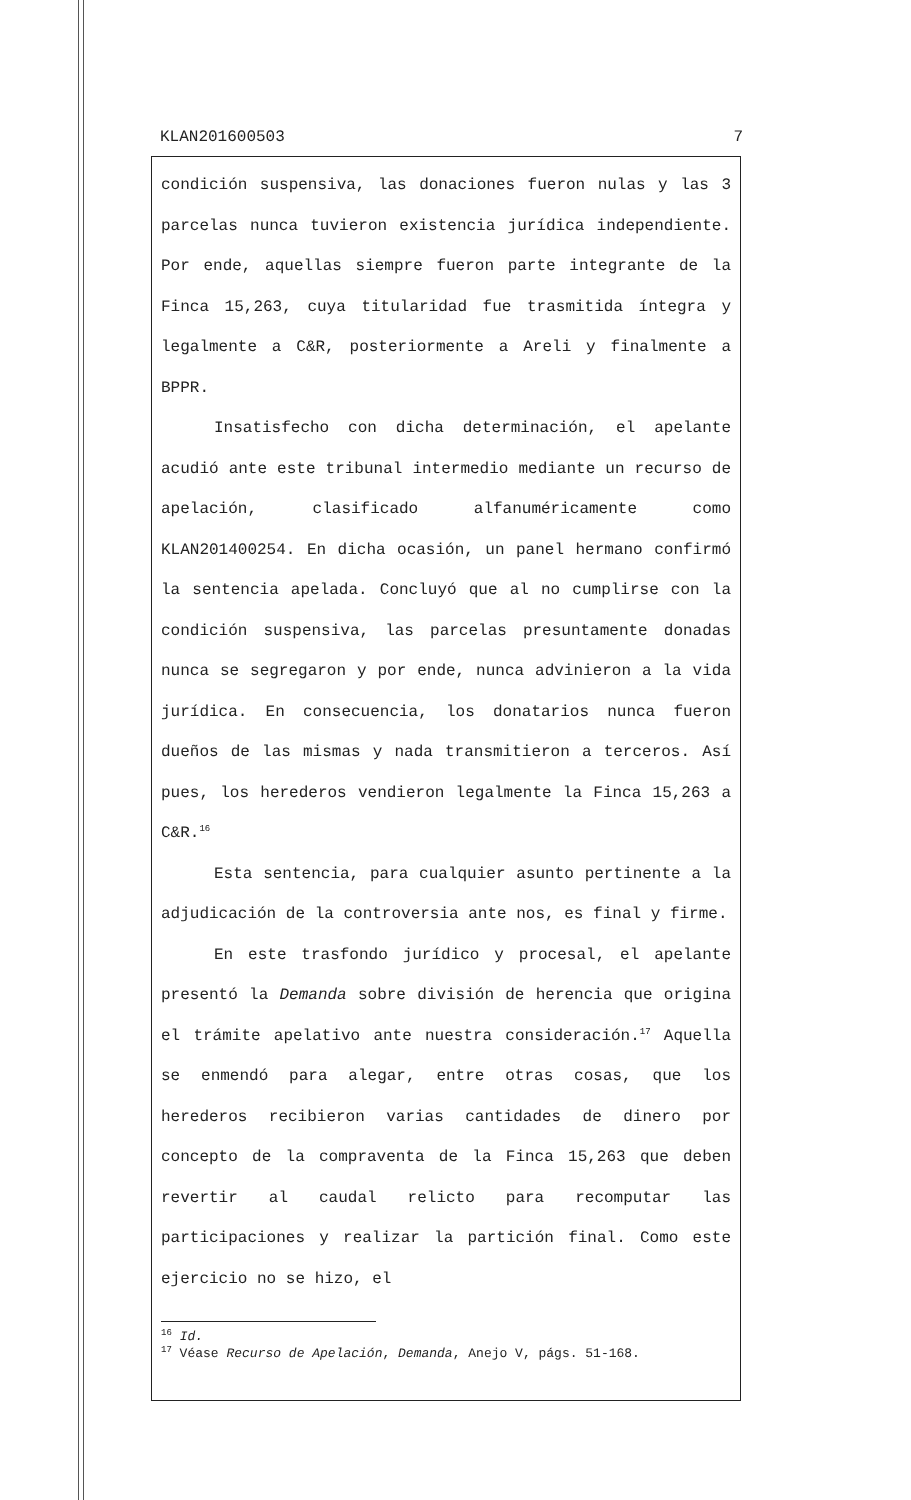KLAN201600503 7
condición suspensiva, las donaciones fueron nulas y las 3 parcelas nunca tuvieron existencia jurídica independiente. Por ende, aquellas siempre fueron parte integrante de la Finca 15,263, cuya titularidad fue trasmitida íntegra y legalmente a C&R, posteriormente a Areli y finalmente a BPPR.
Insatisfecho con dicha determinación, el apelante acudió ante este tribunal intermedio mediante un recurso de apelación, clasificado alfanuméricamente como KLAN201400254. En dicha ocasión, un panel hermano confirmó la sentencia apelada. Concluyó que al no cumplirse con la condición suspensiva, las parcelas presuntamente donadas nunca se segregaron y por ende, nunca advinieron a la vida jurídica. En consecuencia, los donatarios nunca fueron dueños de las mismas y nada transmitieron a terceros. Así pues, los herederos vendieron legalmente la Finca 15,263 a C&R.<sup>16</sup>
Esta sentencia, para cualquier asunto pertinente a la adjudicación de la controversia ante nos, es final y firme.
En este trasfondo jurídico y procesal, el apelante presentó la Demanda sobre división de herencia que origina el trámite apelativo ante nuestra consideración.<sup>17</sup> Aquella se enmendó para alegar, entre otras cosas, que los herederos recibieron varias cantidades de dinero por concepto de la compraventa de la Finca 15,263 que deben revertir al caudal relicto para recomputar las participaciones y realizar la partición final. Como este ejercicio no se hizo, el
<sup>16</sup> Id.
<sup>17</sup> Véase Recurso de Apelación, Demanda, Anejo V, págs. 51-168.